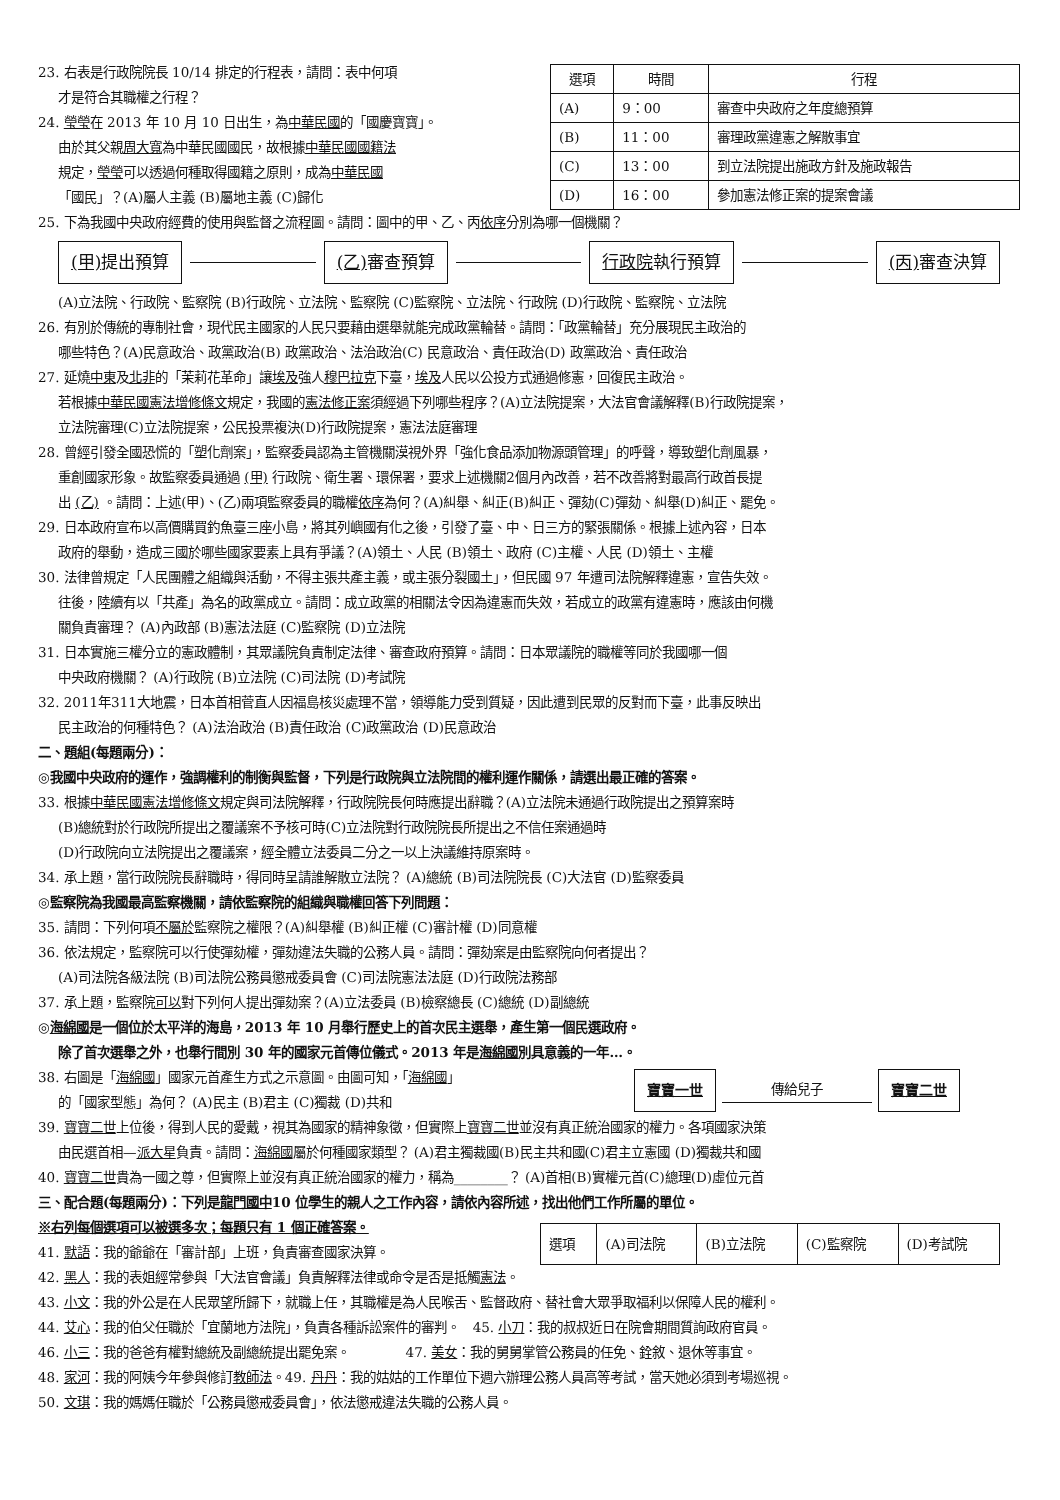23. 右表是行政院院長 10/14 排定的行程表，請問：表中何項
才是符合其職權之行程？
24. 瑩瑩在 2013 年 10 月 10 日出生，為中華民國的「國慶寶寶」。
由於其父親周大寬為中華民國國民，故根據中華民國國籍法
規定，瑩瑩可以透過何種取得國籍之原則，成為中華民國
「國民」？(A)屬人主義 (B)屬地主義 (C)歸化
| 選項 | 時間 | 行程 |
| --- | --- | --- |
| (A) | 9：00 | 審查中央政府之年度總預算 |
| (B) | 11：00 | 審理政黨違憲之解散事宜 |
| (C) | 13：00 | 到立法院提出施政方針及施政報告 |
| (D) | 16：00 | 參加憲法修正案的提案會議 |
25. 下為我國中央政府經費的使用與監督之流程圖。請問：圖中的甲、乙、丙依序分別為哪一個機關？
(甲) 提出預算 (乙) 審查預算 行政院執行預算 (丙) 審查決算
(A)立法院、行政院、監察院 (B)行政院、立法院、監察院 (C)監察院、立法院、行政院 (D)行政院、監察院、立法院
26. 有別於傳統的專制社會，現代民主國家的人民只要藉由選舉就能完成政黨輪替。請問：「政黨輪替」充分展現民主政治的
哪些特色？(A)民意政治、政黨政治(B) 政黨政治、法治政治(C) 民意政治、責任政治(D) 政黨政治、責任政治
27. 延燒中東及北非的「茉莉花革命」讓埃及強人穆巴拉克下臺，埃及人民以公投方式通過修憲，回復民主政治。
若根據中華民國憲法增修條文規定，我國的憲法修正案須經過下列哪些程序？(A)立法院提案，大法官會議解釋(B)行政院提案，
立法院審理(C)立法院提案，公民投票複決(D)行政院提案，憲法法庭審理
28. 曾經引發全國恐慌的「塑化劑案」，監察委員認為主管機關漠視外界「強化食品添加物源頭管理」的呼聲，導致塑化劑風暴，
重創國家形象。故監察委員通過 (甲) 行政院、衛生署、環保署，要求上述機關2個月內改善，若不改善將對最高行政首長提
出 (乙) 。請問：上述(甲)、(乙)兩項監察委員的職權依序為何？(A)糾舉、糾正(B)糾正、彈劾(C)彈劾、糾舉(D)糾正、罷免。
29. 日本政府宣布以高價購買釣魚臺三座小島，將其列嶼國有化之後，引發了臺、中、日三方的緊張關係。根據上述內容，日本
政府的舉動，造成三國於哪些國家要素上具有爭議？(A)領土、人民 (B)領土、政府 (C)主權、人民 (D)領土、主權
30. 法律曾規定「人民團體之組織與活動，不得主張共產主義，或主張分裂國土」，但民國 97 年遭司法院解釋違憲，宣告失效。
往後，陸續有以「共產」為名的政黨成立。請問：成立政黨的相關法令因為違憲而失效，若成立的政黨有違憲時，應該由何機
關負責審理？ (A)內政部 (B)憲法法庭 (C)監察院 (D)立法院
31. 日本實施三權分立的憲政體制，其眾議院負責制定法律、審查政府預算。請問：日本眾議院的職權等同於我國哪一個
中央政府機關？ (A)行政院 (B)立法院 (C)司法院 (D)考試院
32. 2011年311大地震，日本首相菅直人因福島核災處理不當，領導能力受到質疑，因此遭到民眾的反對而下臺，此事反映出
民主政治的何種特色？ (A)法治政治 (B)責任政治 (C)政黨政治 (D)民意政治
二、題組(每題兩分)：
◎我國中央政府的運作，強調權利的制衡與監督，下列是行政院與立法院間的權利運作關係，請選出最正確的答案。
33. 根據中華民國憲法增修條文規定與司法院解釋，行政院院長何時應提出辭職？(A)立法院未通過行政院提出之預算案時
(B)總統對於行政院所提出之覆議案不予核可時(C)立法院對行政院院長所提出之不信任案通過時
(D)行政院向立法院提出之覆議案，經全體立法委員二分之一以上決議維持原案時。
34. 承上題，當行政院院長辭職時，得同時呈請誰解散立法院？ (A)總統 (B)司法院院長 (C)大法官 (D)監察委員
◎監察院為我國最高監察機關，請依監察院的組織與職權回答下列問題：
35. 請問：下列何項不屬於監察院之權限？(A)糾舉權 (B)糾正權 (C)審計權 (D)同意權
36. 依法規定，監察院可以行使彈劾權，彈劾違法失職的公務人員。請問：彈劾案是由監察院向何者提出？
(A)司法院各級法院 (B)司法院公務員懲戒委員會 (C)司法院憲法法庭 (D)行政院法務部
37. 承上題，監察院可以對下列何人提出彈劾案？(A)立法委員 (B)檢察總長 (C)總統 (D)副總統
◎海綿國是一個位於太平洋的海島，2013 年 10 月舉行歷史上的首次民主選舉，產生第一個民選政府。
除了首次選舉之外，也舉行間別 30 年的國家元首傳位儀式。2013 年是海綿國別具意義的一年…。
38. 右圖是「海綿國」國家元首產生方式之示意圖。由圖可知，「海綿國」
的「國家型態」為何？ (A)民主 (B)君主 (C)獨裁 (D)共和
寶寶一世 傳給兒子 寶寶二世
39. 寶寶二世上位後，得到人民的愛戴，視其為國家的精神象徵，但實際上寶寶二世並沒有真正統治國家的權力。各項國家決策
由民選首相—派大星負責。請問：海綿國屬於何種國家類型？ (A)君主獨裁國(B)民主共和國(C)君主立憲國 (D)獨裁共和國
40. 寶寶二世貴為一國之尊，但實際上並沒有真正統治國家的權力，稱為________？ (A)首相(B)實權元首(C)總理(D)虛位元首
三、配合題(每題兩分)：下列是龍門國中10 位學生的親人之工作內容，請依內容所述，找出他們工作所屬的單位。
※右列每個選項可以被選多次；每題只有 1 個正確答案。
41. 默語：我的爺爺在「審計部」上班，負責審查國家決算。
| 選項 | (A)司法院 | (B)立法院 | (C)監察院 | (D)考試院 |
42. 黑人：我的表姐經常參與「大法官會議」負責解釋法律或命令是否是抵觸憲法。
43. 小文：我的外公是在人民眾望所歸下，就職上任，其職權是為人民喉舌、監督政府、替社會大眾爭取福利以保障人民的權利。
44. 艾心：我的伯父任職於「宜蘭地方法院」，負責各種訴訟案件的審判。 45. 小刀：我的叔叔近日在院會期間質詢政府官員。
46. 小三：我的爸爸有權對總統及副總統提出罷免案。 47. 美女：我的舅舅掌管公務員的任免、銓敘、退休等事宜。
48. 家河：我的阿姨今年參與修訂教師法。49. 丹丹：我的姑姑的工作單位下週六辦理公務人員高等考試，當天她必須到考場巡視。
50. 文琪：我的媽媽任職於「公務員懲戒委員會」，依法懲戒違法失職的公務人員。